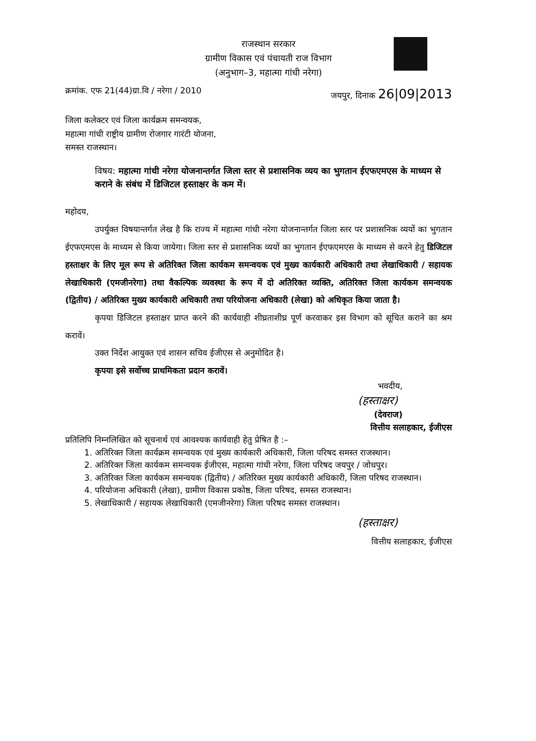राजस्थान सरकार
ग्रामीण विकास एवं पंचायती राज विभाग
(अनुभाग–3, महात्मा गांधी नरेगा)
क्रमांक. एफ 21(44)ग्रा.वि / नरेगा / 2010 जयपुर, दिनाक 26|09|2013
जिला कलेक्टर एवं जिला कार्यक्रम समन्वयक,
महात्मा गांधी राष्ट्रीय ग्रामीण रोजगार गारंटी योजना,
समस्त राजस्थान।
विषय: महात्मा गांधी नरेगा योजनान्तर्गत जिला स्तर से प्रशासनिक व्यय का भुगतान ईएफएमएस के माध्यम से कराने के संबंध में डिजिटल हस्ताक्षर के कम में।
महोदय,
उपर्युक्त विषयान्तर्गत लेख है कि राज्य में महात्मा गांधी नरेगा योजनान्तर्गत जिला स्तर पर प्रशासनिक व्ययों का भुगतान ईएफएमएस के माध्यम से किया जायेगा। जिला स्तर से प्रशासनिक व्ययों का भुगतान ईएफएमएस के माध्यम से करने हेतु डिजिटल हस्ताक्षर के लिए मूल रूप से अतिरिक्त जिला कार्यकम समन्वयक एवं मुख्य कार्यकारी अधिकारी तथा लेखाधिकारी / सहायक लेखाधिकारी (एमजीनरेगा) तथा वैकल्पिक व्यवस्था के रूप में दो अतिरिक्त व्यक्ति, अतिरिक्त जिला कार्यकम समन्वयक (द्वितीय) / अतिरिक्त मुख्य कार्यकारी अधिकारी तथा परियोजना अधिकारी (लेखा) को अधिकृत किया जाता है।
कृपया डिजिटल हस्ताक्षर प्राप्त करने की कार्यवाही शीघ्रताशीघ्र पूर्ण करवाकर इस विभाग को सूचित कराने का श्रम करावें।
उक्त निर्देश आयुक्त एवं शासन सचिव ईजीएस से अनुमोदित है।
कृपया इसे सर्वोच्च प्राथमिकता प्रदान करावें।
भवदीय,
(हस्ताक्षर)
(देवराज)
वित्तीय सलाहकार, ईजीएस
प्रतिलिपि निम्नलिखित को सूचनार्थ एवं आवश्यक कार्यवाही हेतु प्रेषित है :–
1. अतिरिक्त जिला कार्यक्रम समन्वयक एवं मुख्य कार्यकारी अधिकारी, जिला परिषद समस्त राजस्थान।
2. अतिरिक्त जिला कार्यकम समन्वयक ईजीएस, महात्मा गांधी नरेगा, जिला परिषद जयपुर / जोधपुर।
3. अतिरिक्त जिला कार्यकम समन्वयक (द्वितीय) / अतिरिक्त मुख्य कार्यकारी अधिकारी, जिला परिषद राजस्थान।
4. परियोजना अधिकारी (लेखा), ग्रामीण विकास प्रकोष्ठ, जिला परिषद, समस्त राजस्थान।
5. लेखाधिकारी / सहायक लेखाधिकारी (एमजीनरेगा) जिला परिषद समस्त राजस्थान।
(हस्ताक्षर)
वित्तीय सलाहकार, ईजीएस